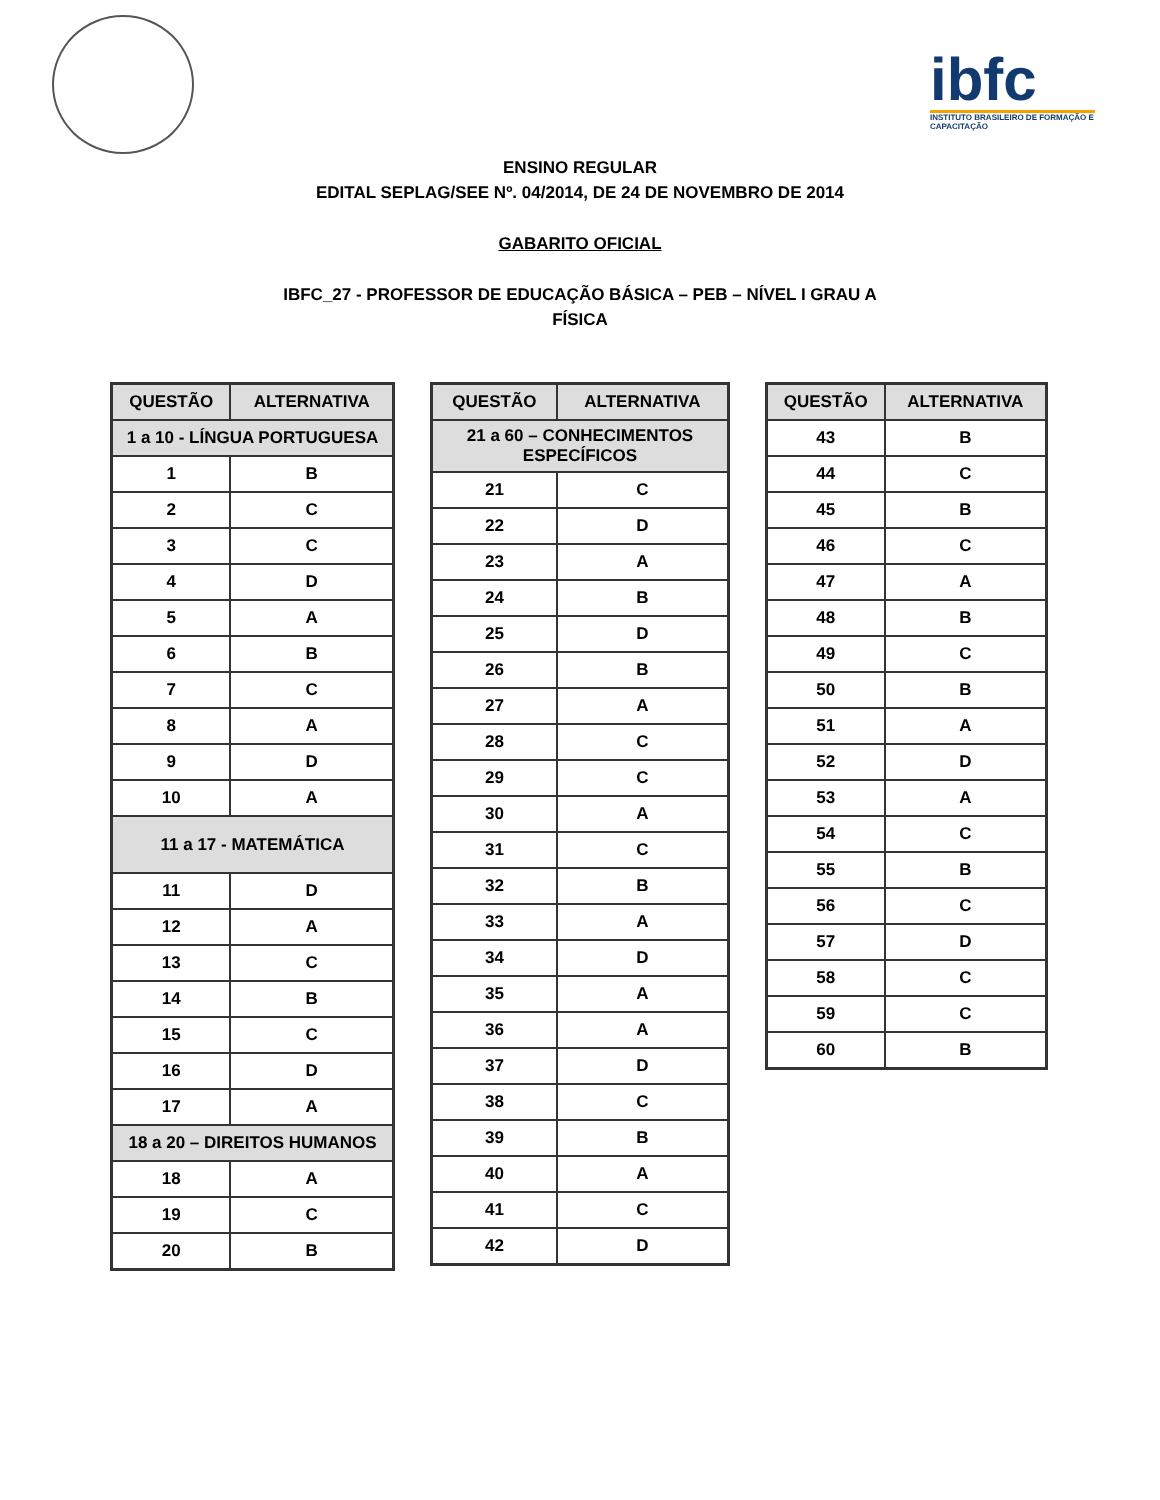ibfc
INSTITUTO BRASILEIRO DE FORMAÇÃO E CAPACITAÇÃO
ENSINO REGULAR
EDITAL SEPLAG/SEE Nº. 04/2014, DE 24 DE NOVEMBRO DE 2014
GABARITO OFICIAL
IBFC_27 - PROFESSOR DE EDUCAÇÃO BÁSICA – PEB – NÍVEL I GRAU A
FÍSICA
| QUESTÃO | ALTERNATIVA |
| --- | --- |
| 1 a 10 - LÍNGUA PORTUGUESA | |
| 1 | B |
| 2 | C |
| 3 | C |
| 4 | D |
| 5 | A |
| 6 | B |
| 7 | C |
| 8 | A |
| 9 | D |
| 10 | A |
| 11 a 17 - MATEMÁTICA | |
| 11 | D |
| 12 | A |
| 13 | C |
| 14 | B |
| 15 | C |
| 16 | D |
| 17 | A |
| 18 a 20 – DIREITOS HUMANOS | |
| 18 | A |
| 19 | C |
| 20 | B |
| QUESTÃO | ALTERNATIVA |
| --- | --- |
| 21 a 60 – CONHECIMENTOS ESPECÍFICOS | |
| 21 | C |
| 22 | D |
| 23 | A |
| 24 | B |
| 25 | D |
| 26 | B |
| 27 | A |
| 28 | C |
| 29 | C |
| 30 | A |
| 31 | C |
| 32 | B |
| 33 | A |
| 34 | D |
| 35 | A |
| 36 | A |
| 37 | D |
| 38 | C |
| 39 | B |
| 40 | A |
| 41 | C |
| 42 | D |
| QUESTÃO | ALTERNATIVA |
| --- | --- |
| 43 | B |
| 44 | C |
| 45 | B |
| 46 | C |
| 47 | A |
| 48 | B |
| 49 | C |
| 50 | B |
| 51 | A |
| 52 | D |
| 53 | A |
| 54 | C |
| 55 | B |
| 56 | C |
| 57 | D |
| 58 | C |
| 59 | C |
| 60 | B |